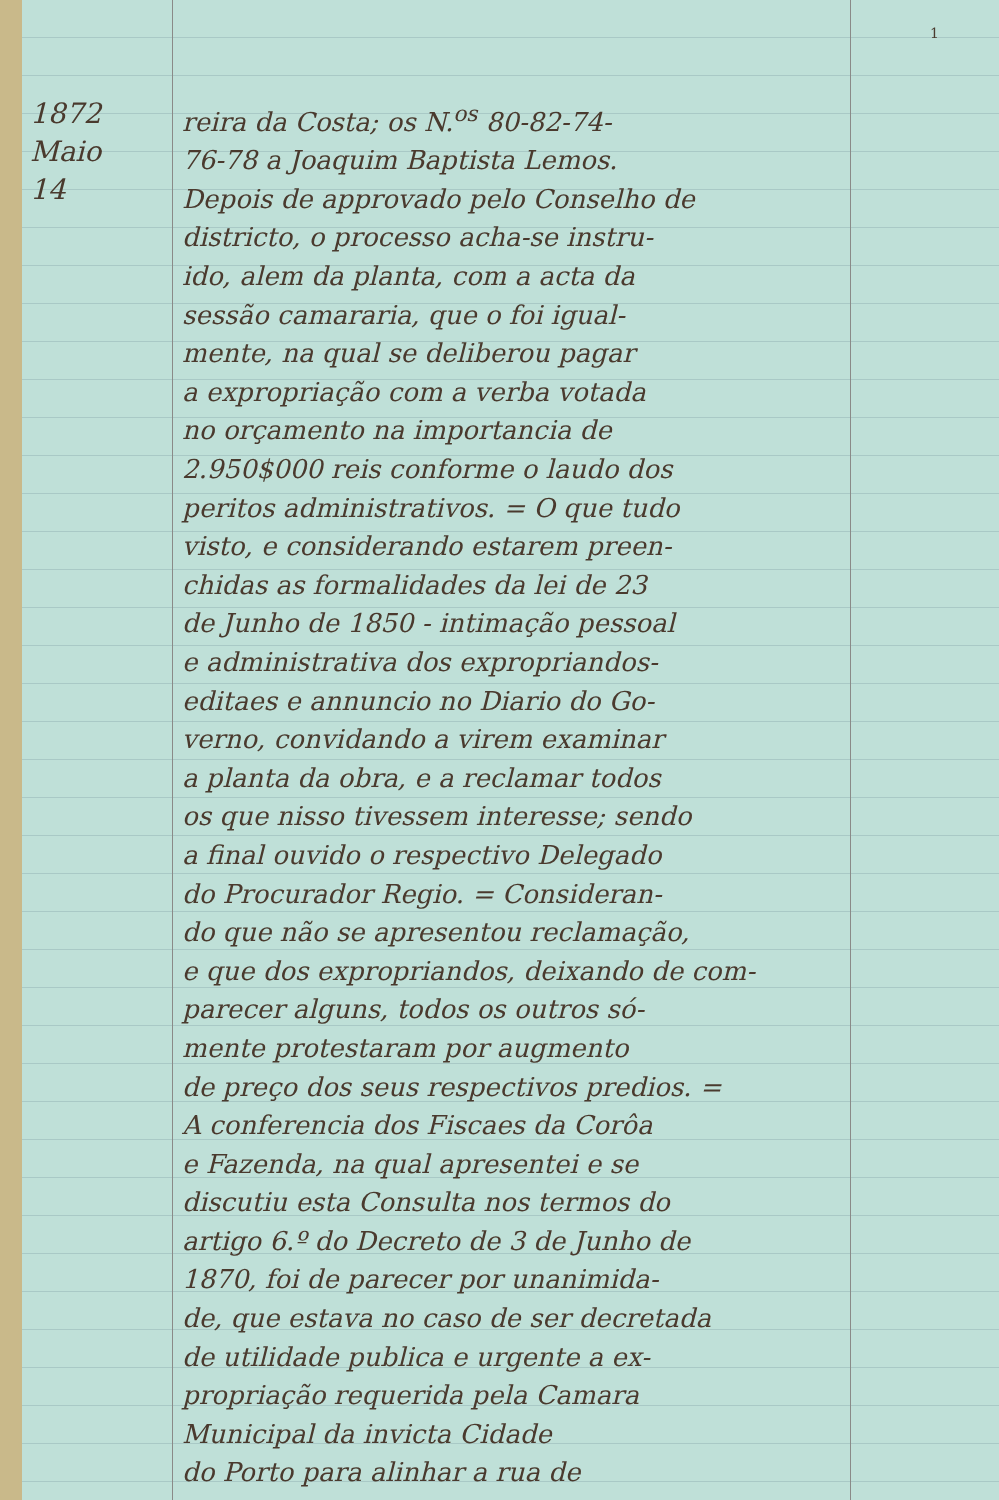1
1872
Maio
14
reira da Costa; os N.<sup>os</sup> 80-82-74-
76-78 a Joaquim Baptista Lemos.
Depois de approvado pelo Conselho de
districto, o processo acha-se instru-
ido, alem da planta, com a acta da
sessão camararia, que o foi igual-
mente, na qual se deliberou pagar
a expropriação com a verba votada
no orçamento na importancia de
2.950$000 reis conforme o laudo dos
peritos administrativos. = O que tudo
visto, e considerando estarem preen-
chidas as formalidades da lei de 23
de Junho de 1850 - intimação pessoal
e administrativa dos expropriandos-
editaes e annuncio no Diario do Go-
verno, convidando a virem examinar
a planta da obra, e a reclamar todos
os que nisso tivessem interesse; sendo
a final ouvido o respectivo Delegado
do Procurador Regio. = Consideran-
do que não se apresentou reclamação,
e que dos expropriandos, deixando de com-
parecer alguns, todos os outros só-
mente protestaram por augmento
de preço dos seus respectivos predios. =
A conferencia dos Fiscaes da Corôa
e Fazenda, na qual apresentei e se
discutiu esta Consulta nos termos do
artigo 6.º do Decreto de 3 de Junho de
1870, foi de parecer por unanimida-
de, que estava no caso de ser decretada
de utilidade publica e urgente a ex-
propriação requerida pela Camara
Municipal da invicta Cidade
do Porto para alinhar a rua de